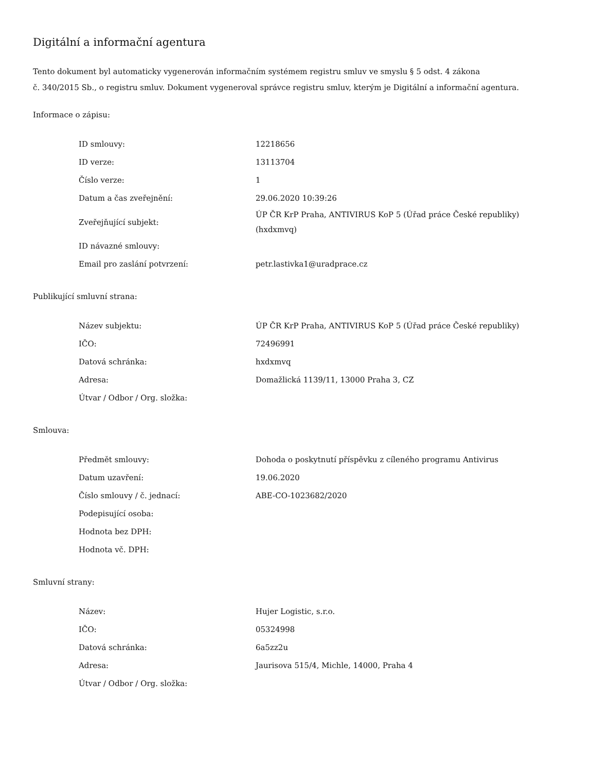Digitální a informační agentura
Tento dokument byl automaticky vygenerován informačním systémem registru smluv ve smyslu § 5 odst. 4 zákona
č. 340/2015 Sb., o registru smluv. Dokument vygeneroval správce registru smluv, kterým je Digitální a informační agentura.
Informace o zápisu:
| ID smlouvy: | 12218656 |
| ID verze: | 13113704 |
| Číslo verze: | 1 |
| Datum a čas zveřejnění: | 29.06.2020 10:39:26 |
| Zveřejňující subjekt: | ÚP ČR KrP Praha, ANTIVIRUS KoP 5 (Úřad práce České republiky) (hxdxmvq) |
| ID návazné smlouvy: | |
| Email pro zaslání potvrzení: | petr.lastivka1@uradprace.cz |
Publikující smluvní strana:
| Název subjektu: | ÚP ČR KrP Praha, ANTIVIRUS KoP 5 (Úřad práce České republiky) |
| IČO: | 72496991 |
| Datová schránka: | hxdxmvq |
| Adresa: | Domažlická 1139/11, 13000 Praha 3, CZ |
| Útvar / Odbor / Org. složka: | |
Smlouva:
| Předmět smlouvy: | Dohoda o poskytnutí příspěvku z cíleného programu Antivirus |
| Datum uzavření: | 19.06.2020 |
| Číslo smlouvy / č. jednací: | ABE-CO-1023682/2020 |
| Podepisující osoba: | |
| Hodnota bez DPH: | |
| Hodnota vč. DPH: | |
Smluvní strany:
| Název: | Hujer Logistic, s.r.o. |
| IČO: | 05324998 |
| Datová schránka: | 6a5zz2u |
| Adresa: | Jaurisova 515/4, Michle, 14000, Praha 4 |
| Útvar / Odbor / Org. složka: | |